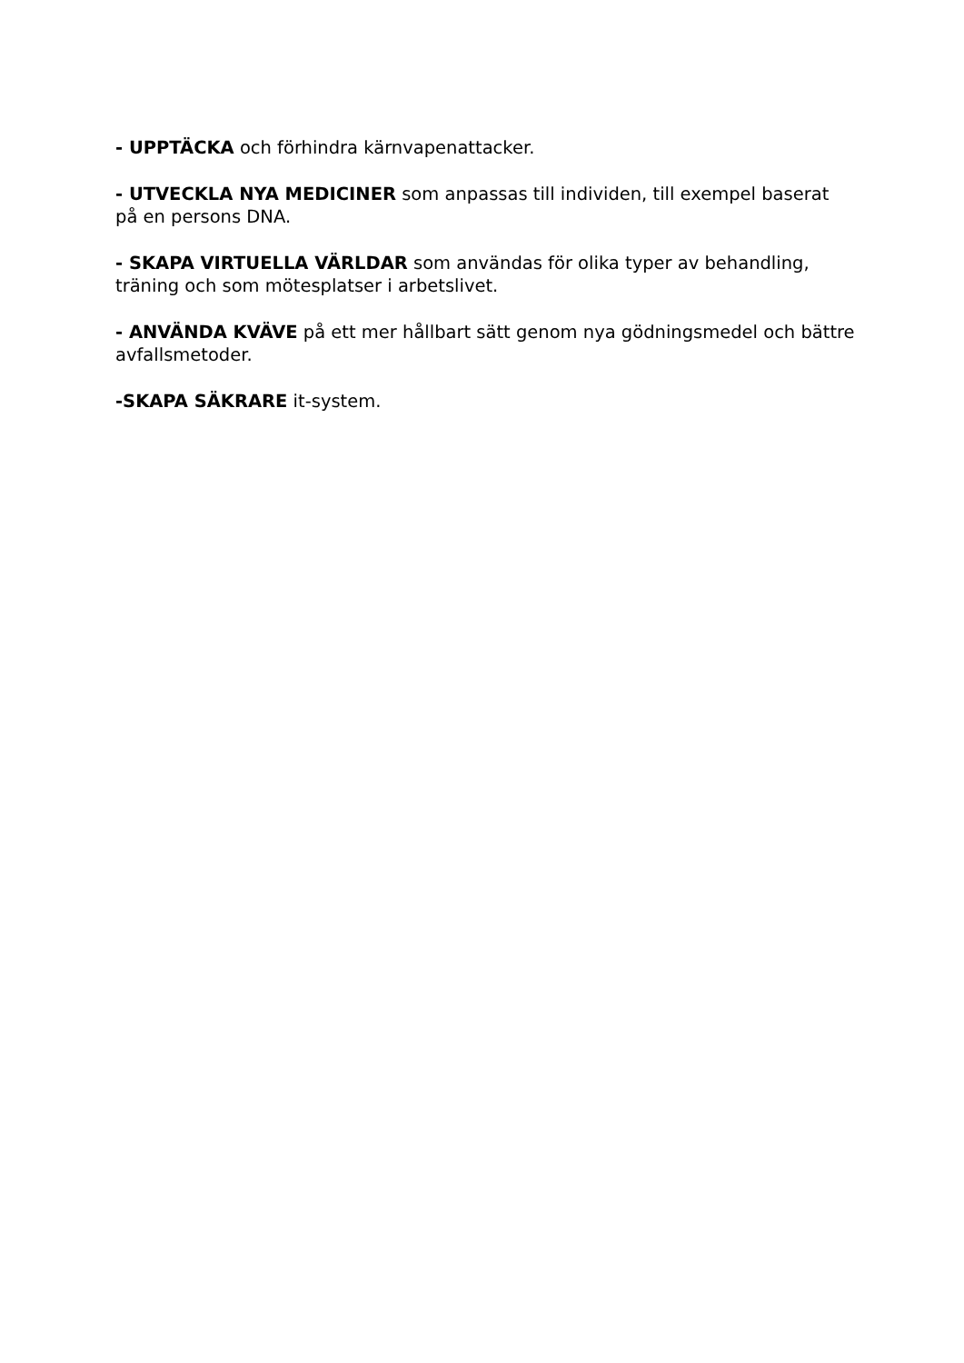- UPPTÄCKA och förhindra kärnvapenattacker.
- UTVECKLA NYA MEDICINER som anpassas till individen, till exempel baserat på en persons DNA.
- SKAPA VIRTUELLA VÄRLDAR som användas för olika typer av behandling, träning och som mötesplatser i arbetslivet.
- ANVÄNDA KVÄVE på ett mer hållbart sätt genom nya gödningsmedel och bättre avfallsmetoder.
-SKAPA SÄKRARE it-system.